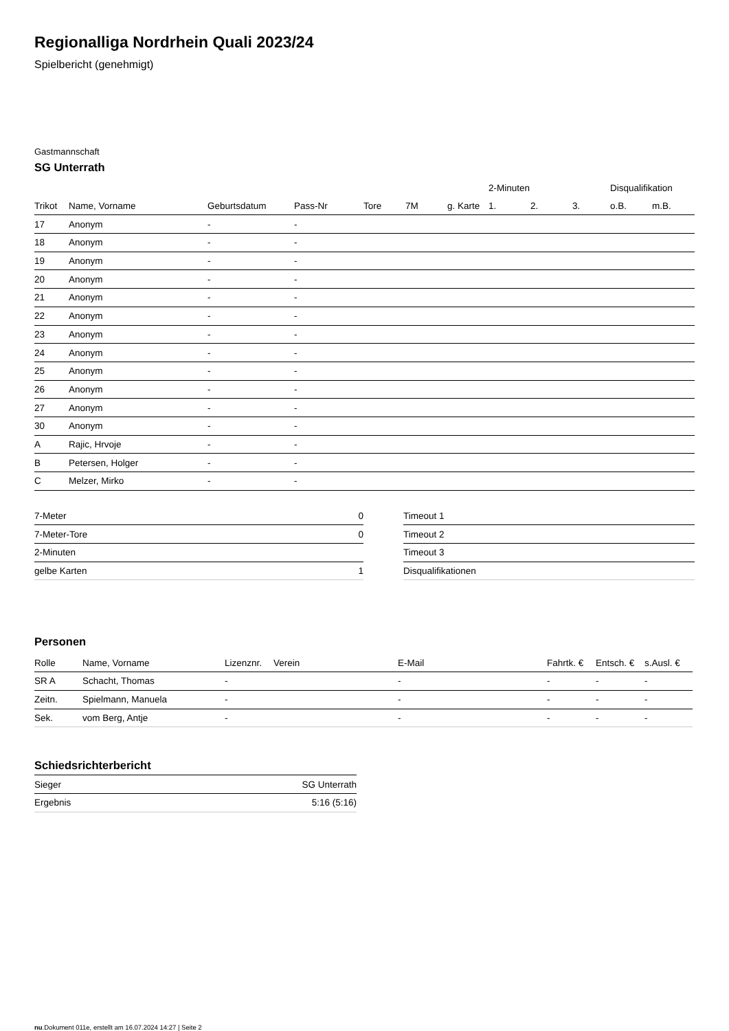Regionalliga Nordrhein Quali 2023/24
Spielbericht (genehmigt)
Gastmannschaft
SG Unterrath
| | | | | | | | 2-Minuten | | | Disqualifikation | |
| --- | --- | --- | --- | --- | --- | --- | --- | --- | --- | --- | --- |
| Trikot | Name, Vorname | Geburtsdatum | Pass-Nr | Tore | 7M | g. Karte | 1. | 2. | 3. | o.B. | m.B. |
| 17 | Anonym | - | - | | | | | | | | |
| 18 | Anonym | - | - | | | | | | | | |
| 19 | Anonym | - | - | | | | | | | | |
| 20 | Anonym | - | - | | | | | | | | |
| 21 | Anonym | - | - | | | | | | | | |
| 22 | Anonym | - | - | | | | | | | | |
| 23 | Anonym | - | - | | | | | | | | |
| 24 | Anonym | - | - | | | | | | | | |
| 25 | Anonym | - | - | | | | | | | | |
| 26 | Anonym | - | - | | | | | | | | |
| 27 | Anonym | - | - | | | | | | | | |
| 30 | Anonym | - | - | | | | | | | | |
| A | Rajic, Hrvoje | - | - | | | | | | | | |
| B | Petersen, Holger | - | - | | | | | | | | |
| C | Melzer, Mirko | - | - | | | | | | | | |
| 7-Meter | 0 |
| 7-Meter-Tore | 0 |
| 2-Minuten | |
| gelbe Karten | 1 |
| Timeout 1 |
| Timeout 2 |
| Timeout 3 |
| Disqualifikationen |
Personen
| Rolle | Name, Vorname | Lizenznr. | Verein | E-Mail | Fahrtk. € | Entsch. € | s.Ausl. € |
| --- | --- | --- | --- | --- | --- | --- | --- |
| SR A | Schacht, Thomas | - | | - | - | - | - |
| Zeitn. | Spielmann, Manuela | - | | - | - | - | - |
| Sek. | vom Berg, Antje | - | | - | - | - | - |
Schiedsrichterbericht
| Sieger | SG Unterrath |
| Ergebnis | 5:16 (5:16) |
nu.Dokument 011e, erstellt am 16.07.2024 14:27 | Seite 2